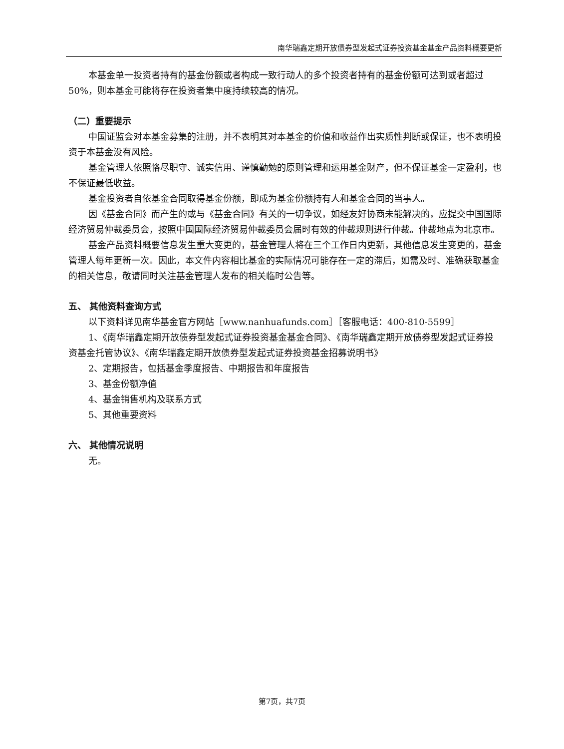南华瑞鑫定期开放债券型发起式证券投资基金基金产品资料概要更新
本基金单一投资者持有的基金份额或者构成一致行动人的多个投资者持有的基金份额可达到或者超过50%，则本基金可能将存在投资者集中度持续较高的情况。
（二）重要提示
中国证监会对本基金募集的注册，并不表明其对本基金的价值和收益作出实质性判断或保证，也不表明投资于本基金没有风险。
基金管理人依照恪尽职守、诚实信用、谨慎勤勉的原则管理和运用基金财产，但不保证基金一定盈利，也不保证最低收益。
基金投资者自依基金合同取得基金份额，即成为基金份额持有人和基金合同的当事人。
因《基金合同》而产生的或与《基金合同》有关的一切争议，如经友好协商未能解决的，应提交中国国际经济贸易仲裁委员会，按照中国国际经济贸易仲裁委员会届时有效的仲裁规则进行仲裁。仲裁地点为北京市。
基金产品资料概要信息发生重大变更的，基金管理人将在三个工作日内更新，其他信息发生变更的，基金管理人每年更新一次。因此，本文件内容相比基金的实际情况可能存在一定的滞后，如需及时、准确获取基金的相关信息，敬请同时关注基金管理人发布的相关临时公告等。
五、 其他资料查询方式
以下资料详见南华基金官方网站［www.nanhuafunds.com］［客服电话：400-810-5599］
1、《南华瑞鑫定期开放债券型发起式证券投资基金基金合同》、《南华瑞鑫定期开放债券型发起式证券投资基金托管协议》、《南华瑞鑫定期开放债券型发起式证券投资基金招募说明书》
2、定期报告，包括基金季度报告、中期报告和年度报告
3、基金份额净值
4、基金销售机构及联系方式
5、其他重要资料
六、 其他情况说明
无。
第7页，共7页